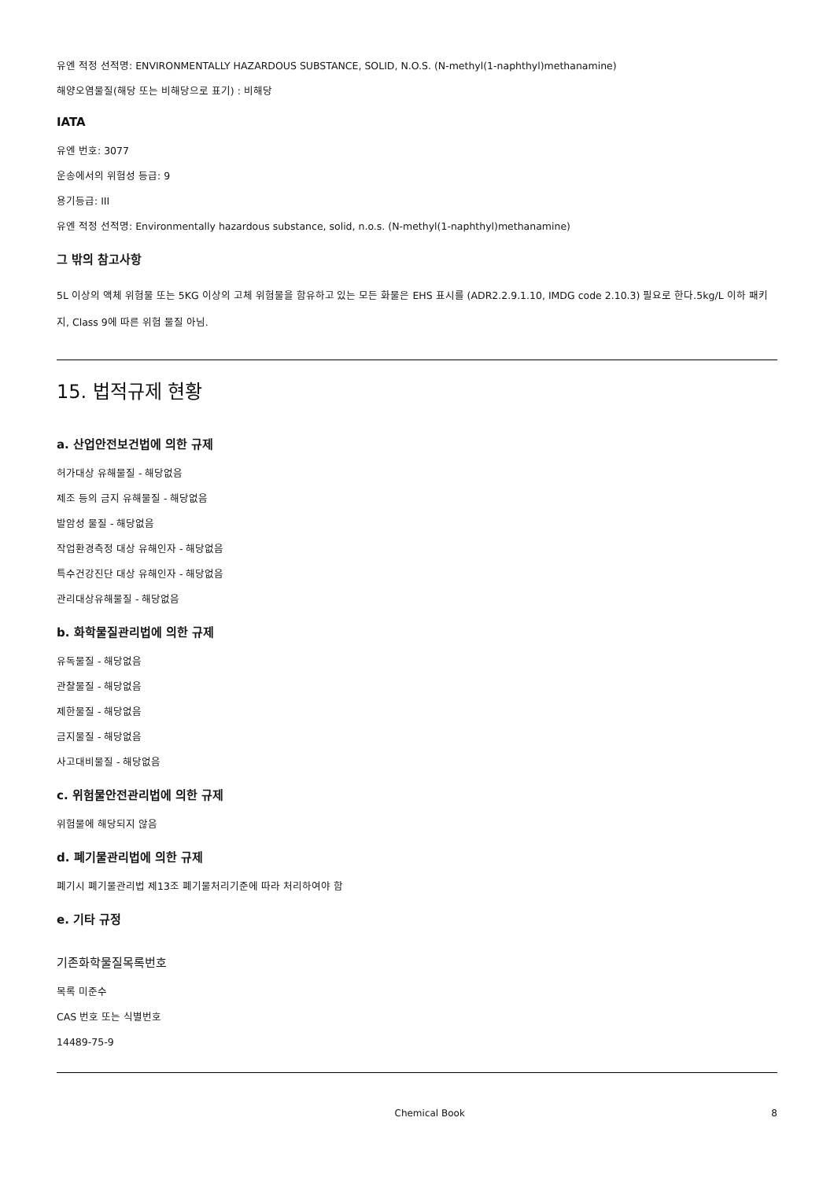유엔 적정 선적명: ENVIRONMENTALLY HAZARDOUS SUBSTANCE, SOLID, N.O.S. (N-methyl(1-naphthyl)methanamine)
해양오염물질(해당 또는 비해당으로 표기) : 비해당
IATA
유엔 번호: 3077
운송에서의 위험성 등급: 9
용기등급: III
유엔 적정 선적명: Environmentally hazardous substance, solid, n.o.s. (N-methyl(1-naphthyl)methanamine)
그 밖의 참고사항
5L 이상의 액체 위험물 또는 5KG 이상의 고체 위험물을 함유하고 있는 모든 화물은 EHS 표시를 (ADR2.2.9.1.10, IMDG code 2.10.3) 필요로 한다.5kg/L 이하 패키지, Class 9에 따른 위험 물질 아님.
15. 법적규제 현황
a. 산업안전보건법에 의한 규제
허가대상 유해물질 - 해당없음
제조 등의 금지 유해물질 - 해당없음
발암성 물질 - 해당없음
작업환경측정 대상 유해인자 - 해당없음
특수건강진단 대상 유해인자 - 해당없음
관리대상유해물질 - 해당없음
b. 화학물질관리법에 의한 규제
유독물질 - 해당없음
관찰물질 - 해당없음
제한물질 - 해당없음
금지물질 - 해당없음
사고대비물질 - 해당없음
c. 위험물안전관리법에 의한 규제
위험물에 해당되지 않음
d. 폐기물관리법에 의한 규제
폐기시 폐기물관리법 제13조 폐기물처리기준에 따라 처리하여야 함
e. 기타 규정
기존화학물질목록번호
목록 미준수
CAS 번호 또는 식별번호
14489-75-9
Chemical Book 8